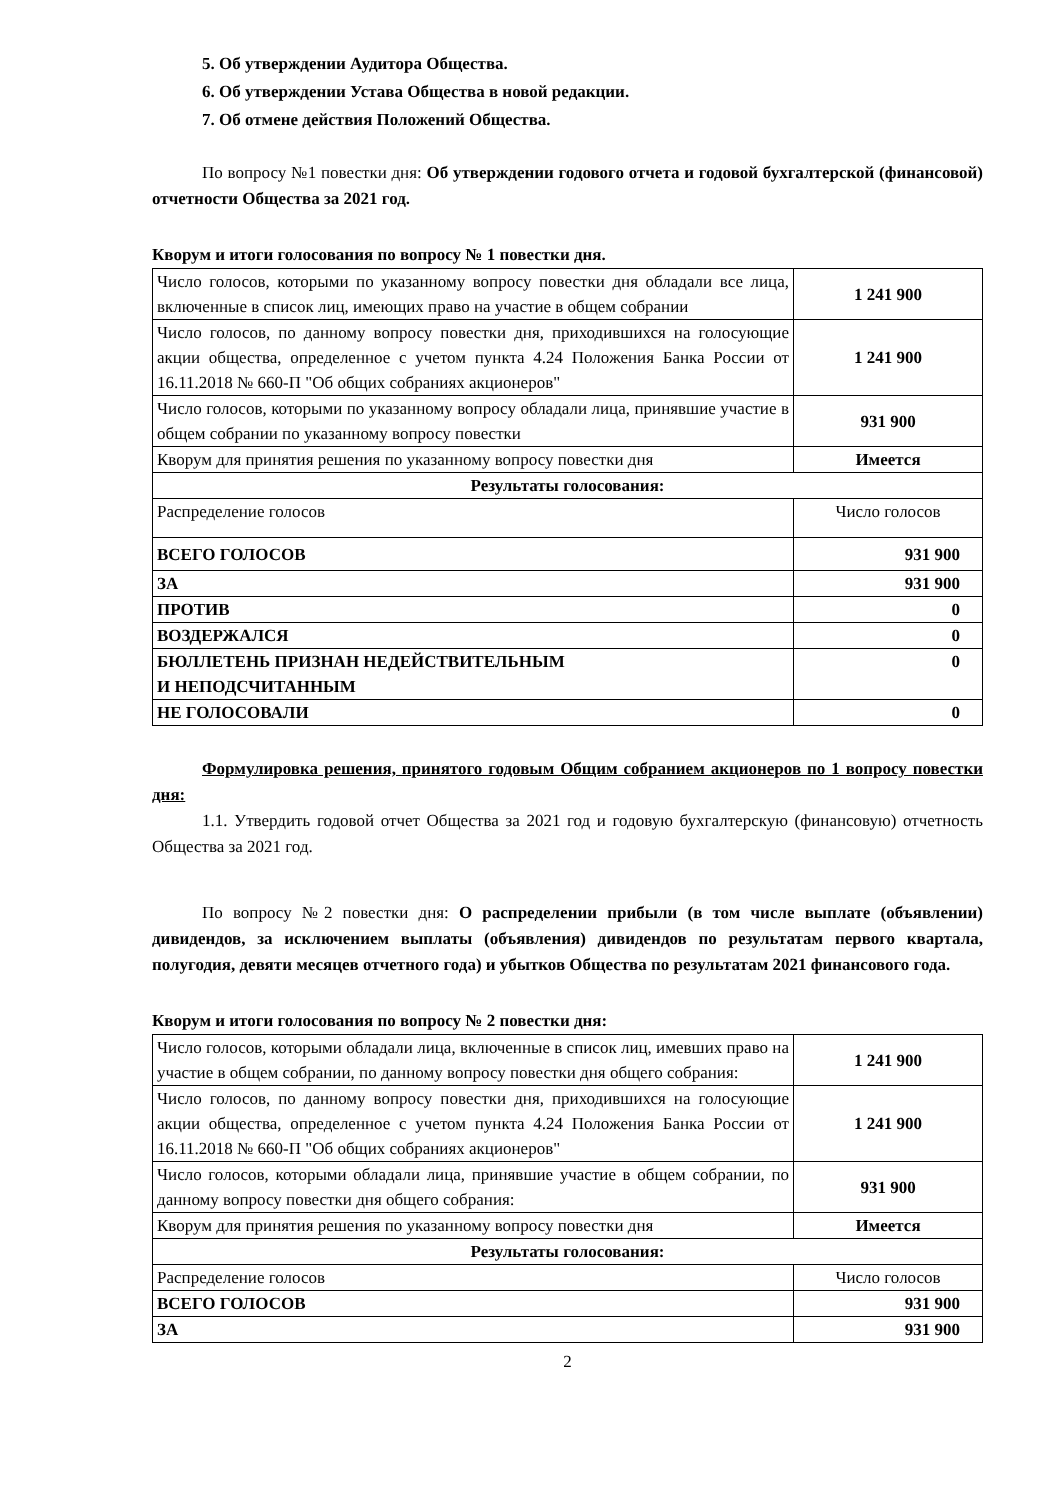5. Об утверждении Аудитора Общества.
6. Об утверждении Устава Общества в новой редакции.
7. Об отмене действия Положений Общества.
По вопросу №1 повестки дня: Об утверждении годового отчета и годовой бухгалтерской (финансовой) отчетности Общества за 2021 год.
Кворум и итоги голосования по вопросу № 1 повестки дня.
| Число голосов, которыми по указанному вопросу повестки дня обладали все лица, включенные в список лиц, имеющих право на участие в общем собрании | 1 241 900 |
| Число голосов, по данному вопросу повестки дня, приходившихся на голосующие акции общества, определенное с учетом пункта 4.24 Положения Банка России от 16.11.2018 № 660-П "Об общих собраниях акционеров" | 1 241 900 |
| Число голосов, которыми по указанному вопросу обладали лица, принявшие участие в общем собрании по указанному вопросу повестки | 931 900 |
| Кворум для принятия решения по указанному вопросу повестки дня | Имеется |
| Результаты голосования: | |
| Распределение голосов | Число голосов |
| ВСЕГО ГОЛОСОВ | 931 900 |
| ЗА | 931 900 |
| ПРОТИВ | 0 |
| ВОЗДЕРЖАЛСЯ | 0 |
| БЮЛЛЕТЕНЬ ПРИЗНАН НЕДЕЙСТВИТЕЛЬНЫМ И НЕПОДСЧИТАННЫМ | 0 |
| НЕ ГОЛОСОВАЛИ | 0 |
Формулировка решения, принятого годовым Общим собранием акционеров по 1 вопросу повестки дня:
1.1. Утвердить годовой отчет Общества за 2021 год и годовую бухгалтерскую (финансовую) отчетность Общества за 2021 год.
По вопросу №2 повестки дня: О распределении прибыли (в том числе выплате (объявлении) дивидендов, за исключением выплаты (объявления) дивидендов по результатам первого квартала, полугодия, девяти месяцев отчетного года) и убытков Общества по результатам 2021 финансового года.
Кворум и итоги голосования по вопросу № 2 повестки дня:
| Число голосов, которыми обладали лица, включенные в список лиц, имевших право на участие в общем собрании, по данному вопросу повестки дня общего собрания: | 1 241 900 |
| Число голосов, по данному вопросу повестки дня, приходившихся на голосующие акции общества, определенное с учетом пункта 4.24 Положения Банка России от 16.11.2018 № 660-П "Об общих собраниях акционеров" | 1 241 900 |
| Число голосов, которыми обладали лица, принявшие участие в общем собрании, по данному вопросу повестки дня общего собрания: | 931 900 |
| Кворум для принятия решения по указанному вопросу повестки дня | Имеется |
| Результаты голосования: | |
| Распределение голосов | Число голосов |
| ВСЕГО ГОЛОСОВ | 931 900 |
| ЗА | 931 900 |
2